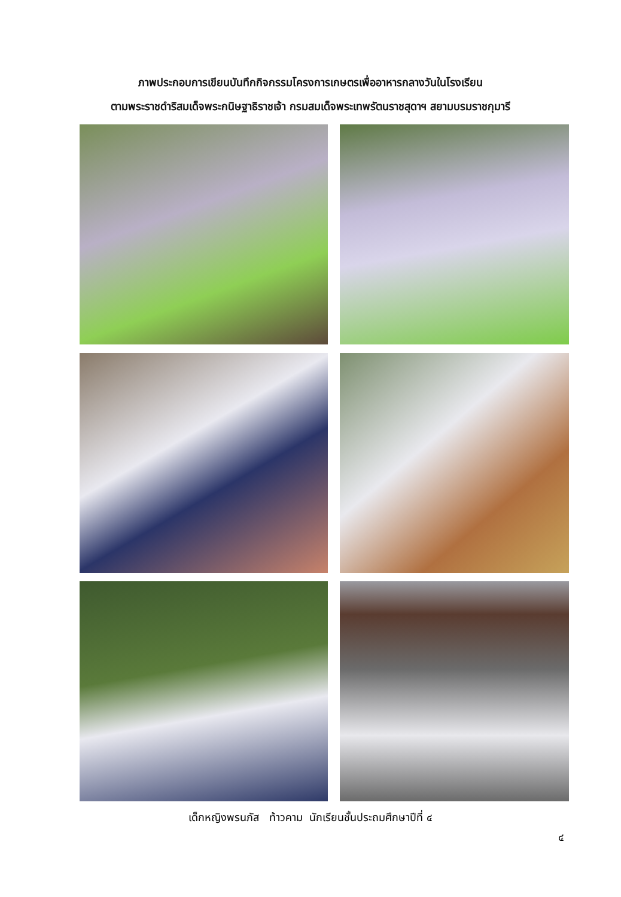ภาพประกอบการเขียนบันทึกกิจกรรมโครงการเกษตรเพื่ออาหารกลางวันในโรงเรียน
ตามพระราชดำริสมเด็จพระกนิษฐาธิราชเจ้า กรมสมเด็จพระเทพรัตนราชสุดาฯ สยามบรมราชกุมารี
เด็กหญิงพรนภัส ท้าวคาม นักเรียนชั้นประถมศึกษาปีที่ ๔
๔